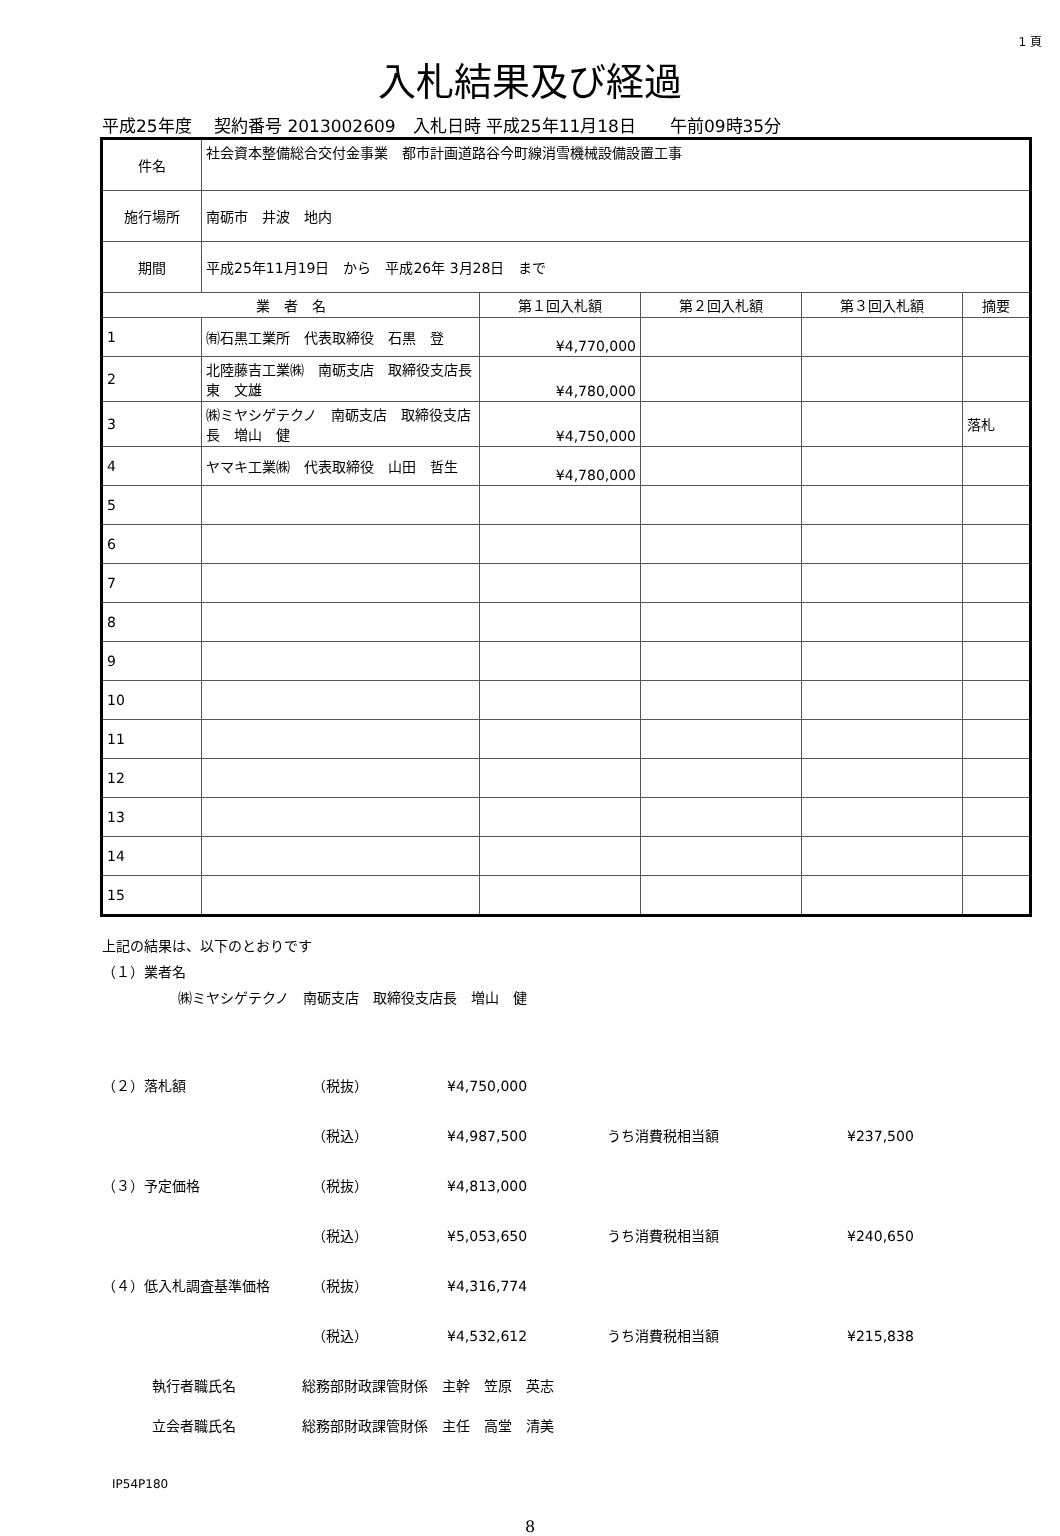1 頁
入札結果及び経過
平成25年度　 契約番号 2013002609　入札日時 平成25年11月18日　　午前09時35分
| 件名 | 社会資本整備総合交付金事業 都市計画道路谷今町線消雪機械設備設置工事 | | | | |
| 施行場所 | 南砺市 井波 地内 | | | | |
| 期間 | 平成25年11月19日 から 平成26年 3月28日 まで | | | | |
| 業 者 名 | | 第１回入札額 | 第２回入札額 | 第３回入札額 | 摘要 |
| 1 | ㈲石黒工業所 代表取締役 石黒 登 | ¥4,770,000 | | | |
| 2 | 北陸藤吉工業㈱ 南砺支店 取締役支店長 東 文雄 | ¥4,780,000 | | | |
| 3 | ㈱ミヤシゲテクノ 南砺支店 取締役支店長 増山 健 | ¥4,750,000 | | | 落札 |
| 4 | ヤマキ工業㈱ 代表取締役 山田 哲生 | ¥4,780,000 | | | |
| 5 | | | | | |
| 6 | | | | | |
| 7 | | | | | |
| 8 | | | | | |
| 9 | | | | | |
| 10 | | | | | |
| 11 | | | | | |
| 12 | | | | | |
| 13 | | | | | |
| 14 | | | | | |
| 15 | | | | | |
上記の結果は、以下のとおりです
（１）業者名
㈱ミヤシゲテクノ　南砺支店　取締役支店長　増山　健
（２）落札額 （税抜） ¥4,750,000
（税込） ¥4,987,500 うち消費税相当額 ¥237,500
（３）予定価格 （税抜） ¥4,813,000
（税込） ¥5,053,650 うち消費税相当額 ¥240,650
（４）低入札調査基準価格 （税抜） ¥4,316,774
（税込） ¥4,532,612 うち消費税相当額 ¥215,838
執行者職氏名 総務部財政課管財係　主幹　笠原　英志
立会者職氏名 総務部財政課管財係　主任　高堂　清美
IP54P180
8